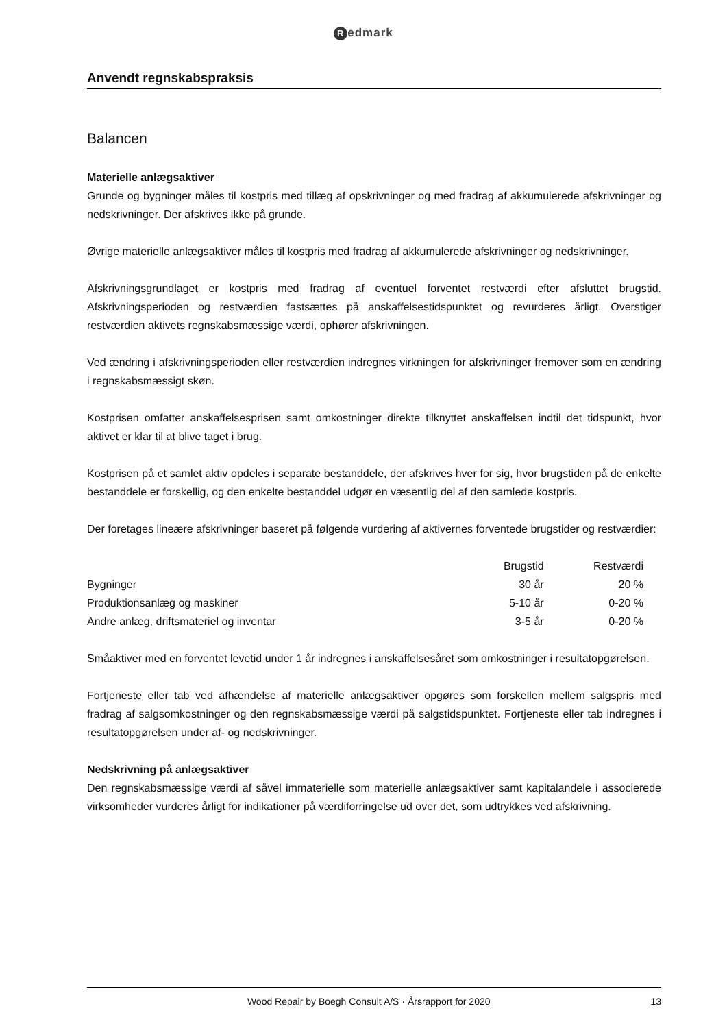Redmark
Anvendt regnskabspraksis
Balancen
Materielle anlægsaktiver
Grunde og bygninger måles til kostpris med tillæg af opskrivninger og med fradrag af akkumulerede af­skrivninger og nedskrivninger. Der afskrives ikke på grunde.
Øvrige materielle anlægsaktiver måles til kostpris med fradrag af akkumulerede afskrivninger og ned­skrivninger.
Afskrivningsgrundlaget er kostpris med fradrag af eventuel forventet restværdi efter afsluttet brugstid. Afskrivningsperioden og restværdien fastsættes på anskaffelsestidspunktet og revurderes årligt. Over­stiger restværdien aktivets regnskabsmæssige værdi, ophører afskrivningen.
Ved ændring i afskrivningsperioden eller restværdien indregnes virkningen for afskrivninger fremover som en ændring i regnskabsmæssigt skøn.
Kostprisen omfatter anskaffelsesprisen samt omkostninger direkte tilknyttet anskaffelsen indtil det tids­punkt, hvor aktivet er klar til at blive taget i brug.
Kostprisen på et samlet aktiv opdeles i separate bestanddele, der afskrives hver for sig, hvor brugstiden på de enkelte bestanddele er forskellig, og den enkelte bestanddel udgør en væsentlig del af den samle­de kostpris.
Der foretages lineære afskrivninger baseret på følgende vurdering af aktivernes forventede brugstider og restværdier:
| | Brugstid | Restværdi |
| --- | --- | --- |
| Bygninger | 30 år | 20 % |
| Produktionsanlæg og maskiner | 5-10 år | 0-20 % |
| Andre anlæg, driftsmateriel og inventar | 3-5 år | 0-20 % |
Småaktiver med en forventet levetid under 1 år indregnes i anskaffelsesåret som omkostninger i resul­tatopgørelsen.
Fortjeneste eller tab ved afhændelse af materielle anlægsaktiver opgøres som forskellen mellem salgs­pris med fradrag af salgsomkostninger og den regnskabsmæssige værdi på salgstidspunktet. Fortjeneste eller tab indregnes i resultatopgørelsen under af- og nedskrivninger.
Nedskrivning på anlægsaktiver
Den regnskabsmæssige værdi af såvel immaterielle som materielle anlægsaktiver samt kapitalandele i associerede virksomheder vurderes årligt for indikationer på værdiforringelse ud over det, som udtryk­kes ved afskrivning.
Wood Repair by Boegh Consult A/S · Årsrapport for 2020
13